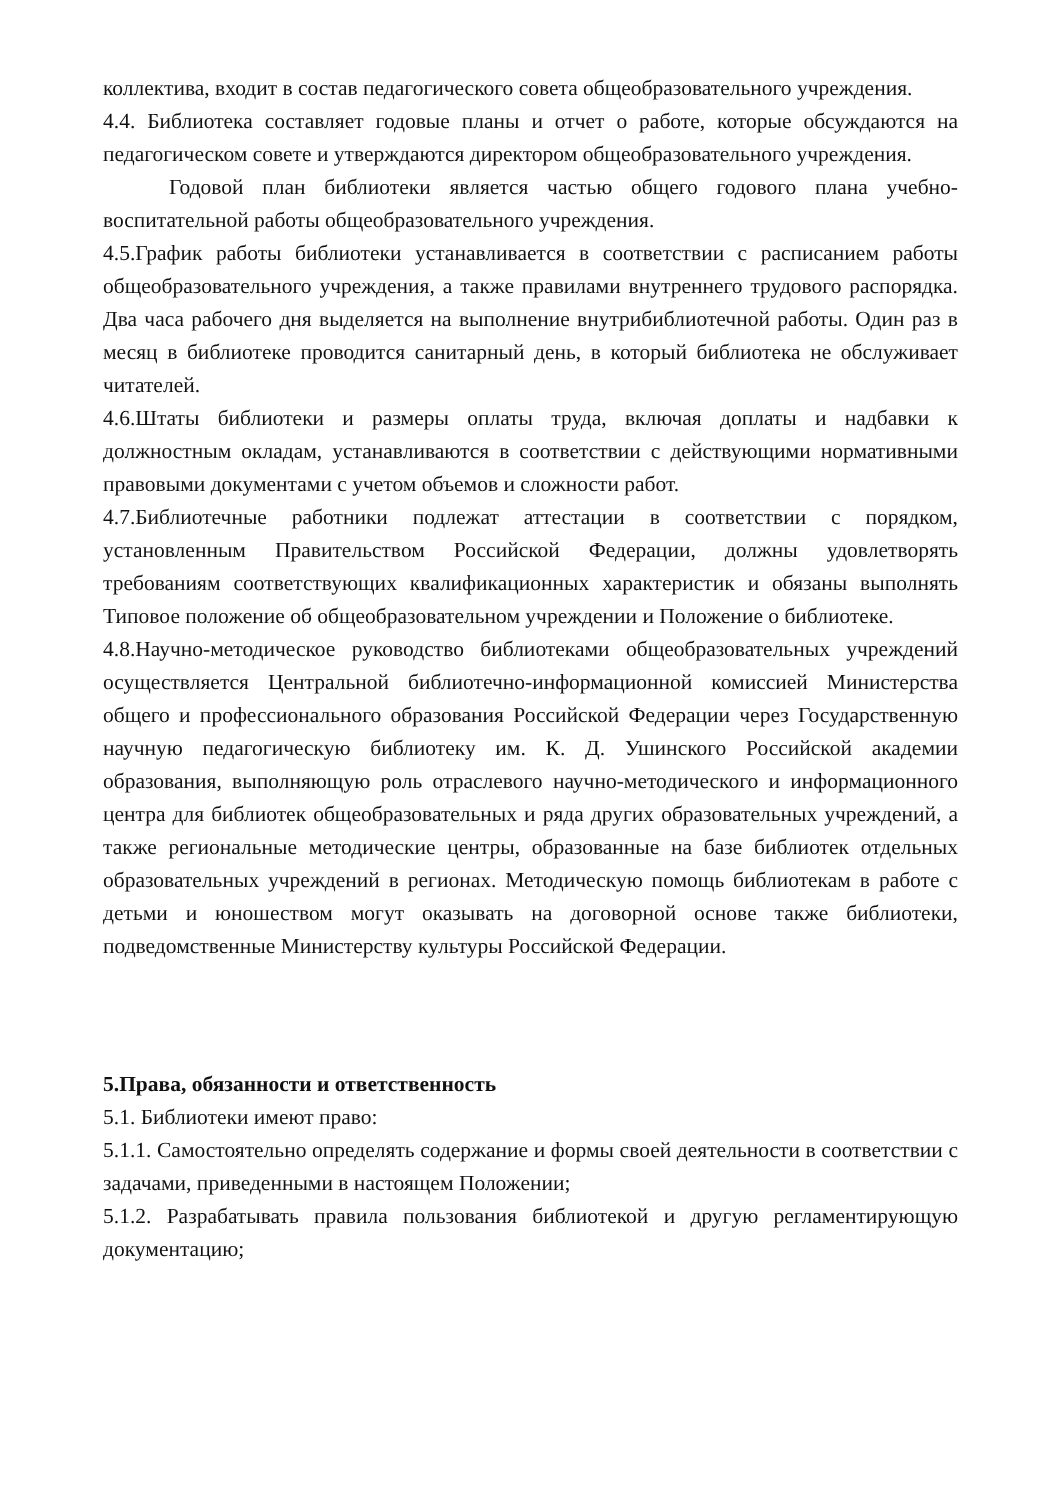коллектива, входит в состав педагогического совета общеобразовательного учреждения.
4.4. Библиотека составляет годовые планы и отчет о работе, которые обсуждаются на педагогическом совете и утверждаются директором общеобразовательного учреждения.
Годовой план библиотеки является частью общего годового плана учебно-воспитательной работы общеобразовательного учреждения.
4.5.График работы библиотеки устанавливается в соответствии с расписанием работы общеобразовательного учреждения, а также правилами внутреннего трудового распорядка. Два часа рабочего дня выделяется на выполнение внутрибиблиотечной работы. Один раз в месяц в библиотеке проводится санитарный день, в который библиотека не обслуживает читателей.
4.6.Штаты библиотеки и размеры оплаты труда, включая доплаты и надбавки к должностным окладам, устанавливаются в соответствии с действующими нормативными правовыми документами с учетом объемов и сложности работ.
4.7.Библиотечные работники подлежат аттестации в соответствии с порядком, установленным Правительством Российской Федерации, должны удовлетворять требованиям соответствующих квалификационных характеристик и обязаны выполнять Типовое положение об общеобразовательном учреждении и Положение о библиотеке.
4.8.Научно-методическое руководство библиотеками общеобразовательных учреждений осуществляется Центральной библиотечно-информационной комиссией Министерства общего и профессионального образования Российской Федерации через Государственную научную педагогическую библиотеку им. К. Д. Ушинского Российской академии образования, выполняющую роль отраслевого научно-методического и информационного центра для библиотек общеобразовательных и ряда других образовательных учреждений, а также региональные методические центры, образованные на базе библиотек отдельных образовательных учреждений в регионах. Методическую помощь библиотекам в работе с детьми и юношеством могут оказывать на договорной основе также библиотеки, подведомственные Министерству культуры Российской Федерации.
5.Права, обязанности и ответственность
5.1. Библиотеки имеют право:
5.1.1. Самостоятельно определять содержание и формы своей деятельности в соответствии с задачами, приведенными в настоящем Положении;
5.1.2. Разрабатывать правила пользования библиотекой и другую регламентирующую документацию;